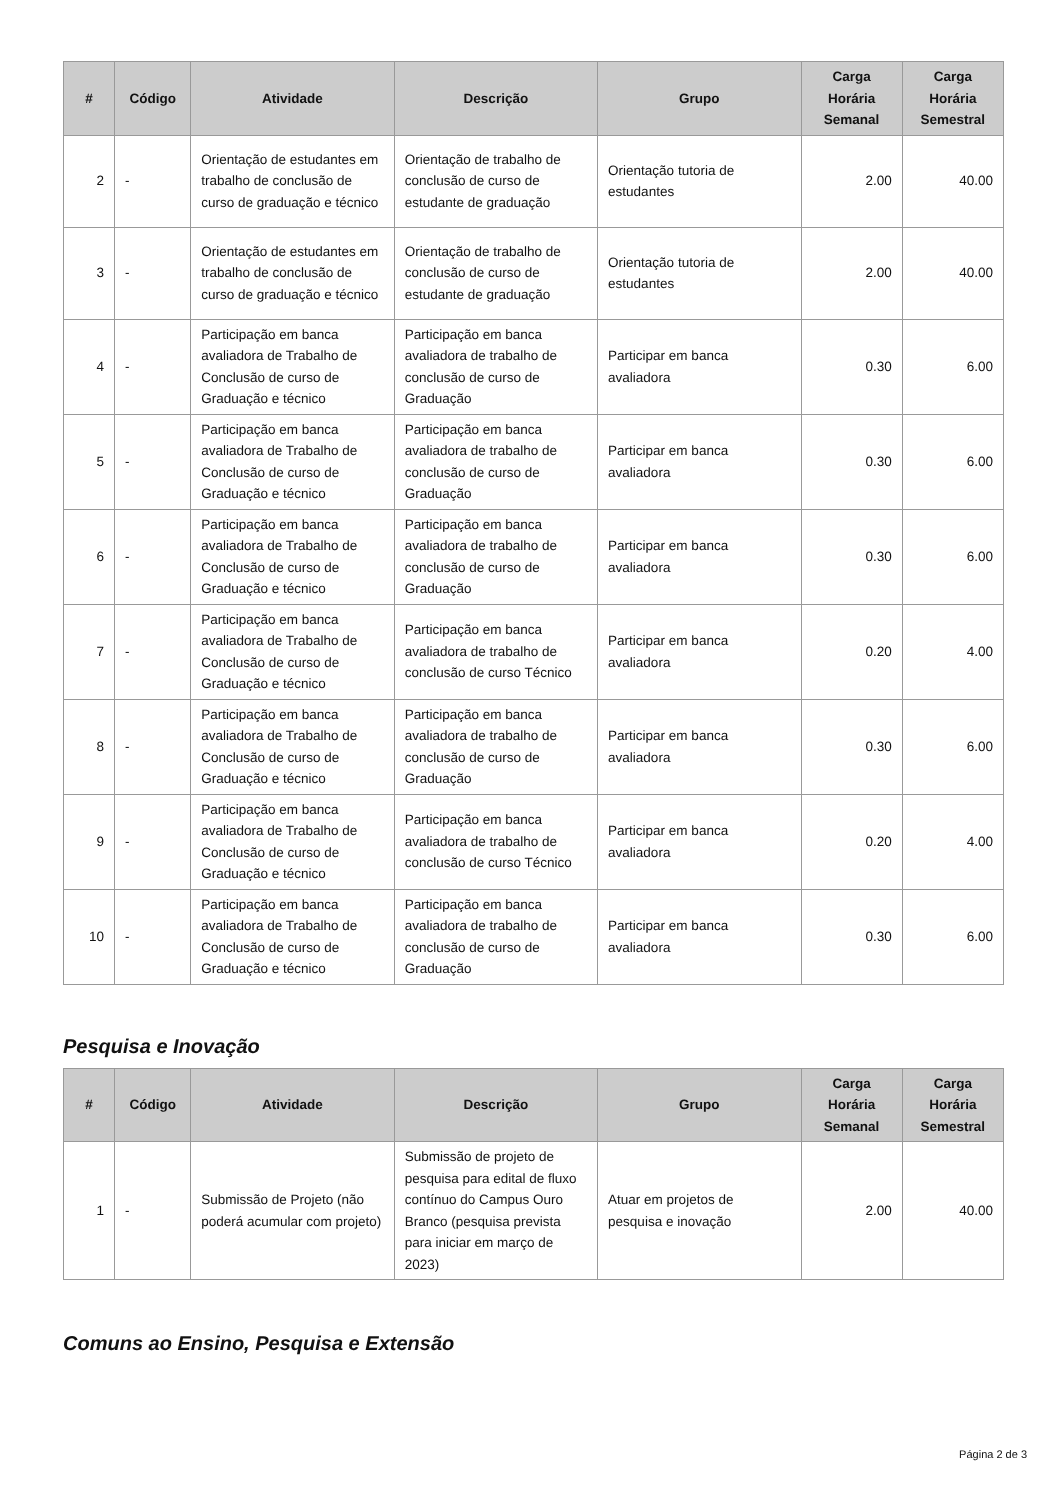| # | Código | Atividade | Descrição | Grupo | Carga Horária Semanal | Carga Horária Semestral |
| --- | --- | --- | --- | --- | --- | --- |
| 2 | - | Orientação de estudantes em trabalho de conclusão de curso de graduação e técnico | Orientação de trabalho de conclusão de curso de estudante de graduação | Orientação tutoria de estudantes | 2.00 | 40.00 |
| 3 | - | Orientação de estudantes em trabalho de conclusão de curso de graduação e técnico | Orientação de trabalho de conclusão de curso de estudante de graduação | Orientação tutoria de estudantes | 2.00 | 40.00 |
| 4 | - | Participação em banca avaliadora de Trabalho de Conclusão de curso de Graduação e técnico | Participação em banca avaliadora de trabalho de conclusão de curso de Graduação | Participar em banca avaliadora | 0.30 | 6.00 |
| 5 | - | Participação em banca avaliadora de Trabalho de Conclusão de curso de Graduação e técnico | Participação em banca avaliadora de trabalho de conclusão de curso de Graduação | Participar em banca avaliadora | 0.30 | 6.00 |
| 6 | - | Participação em banca avaliadora de Trabalho de Conclusão de curso de Graduação e técnico | Participação em banca avaliadora de trabalho de conclusão de curso de Graduação | Participar em banca avaliadora | 0.30 | 6.00 |
| 7 | - | Participação em banca avaliadora de Trabalho de Conclusão de curso de Graduação e técnico | Participação em banca avaliadora de trabalho de conclusão de curso Técnico | Participar em banca avaliadora | 0.20 | 4.00 |
| 8 | - | Participação em banca avaliadora de Trabalho de Conclusão de curso de Graduação e técnico | Participação em banca avaliadora de trabalho de conclusão de curso de Graduação | Participar em banca avaliadora | 0.30 | 6.00 |
| 9 | - | Participação em banca avaliadora de Trabalho de Conclusão de curso de Graduação e técnico | Participação em banca avaliadora de trabalho de conclusão de curso Técnico | Participar em banca avaliadora | 0.20 | 4.00 |
| 10 | - | Participação em banca avaliadora de Trabalho de Conclusão de curso de Graduação e técnico | Participação em banca avaliadora de trabalho de conclusão de curso de Graduação | Participar em banca avaliadora | 0.30 | 6.00 |
Pesquisa e Inovação
| # | Código | Atividade | Descrição | Grupo | Carga Horária Semanal | Carga Horária Semestral |
| --- | --- | --- | --- | --- | --- | --- |
| 1 | - | Submissão de Projeto (não poderá acumular com projeto) | Submissão de projeto de pesquisa para edital de fluxo contínuo do Campus Ouro Branco (pesquisa prevista para iniciar em março de 2023) | Atuar em projetos de pesquisa e inovação | 2.00 | 40.00 |
Comuns ao Ensino, Pesquisa e Extensão
Página 2 de 3